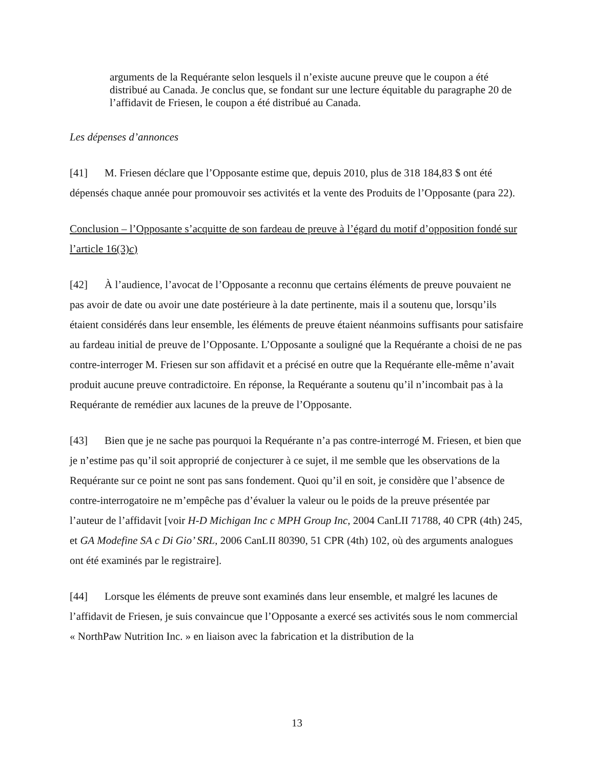arguments de la Requérante selon lesquels il n’existe aucune preuve que le coupon a été distribué au Canada. Je conclus que, se fondant sur une lecture équitable du paragraphe 20 de l’affidavit de Friesen, le coupon a été distribué au Canada.
Les dépenses d’annonces
[41] M. Friesen déclare que l’Opposante estime que, depuis 2010, plus de 318 184,83 $ ont été dépensés chaque année pour promouvoir ses activités et la vente des Produits de l’Opposante (para 22).
Conclusion – l’Opposante s’acquitte de son fardeau de preuve à l’égard du motif d’opposition fondé sur l’article 16(3)c)
[42] À l’audience, l’avocat de l’Opposante a reconnu que certains éléments de preuve pouvaient ne pas avoir de date ou avoir une date postérieure à la date pertinente, mais il a soutenu que, lorsqu’ils étaient considérés dans leur ensemble, les éléments de preuve étaient néanmoins suffisants pour satisfaire au fardeau initial de preuve de l’Opposante. L’Opposante a souligné que la Requérante a choisi de ne pas contre-interroger M. Friesen sur son affidavit et a précisé en outre que la Requérante elle-même n’avait produit aucune preuve contradictoire. En réponse, la Requérante a soutenu qu’il n’incombait pas à la Requérante de remédier aux lacunes de la preuve de l’Opposante.
[43] Bien que je ne sache pas pourquoi la Requérante n’a pas contre-interrogé M. Friesen, et bien que je n’estime pas qu’il soit approprié de conjecturer à ce sujet, il me semble que les observations de la Requérante sur ce point ne sont pas sans fondement. Quoi qu’il en soit, je considère que l’absence de contre-interrogatoire ne m’empêche pas d’évaluer la valeur ou le poids de la preuve présentée par l’auteur de l’affidavit [voir H-D Michigan Inc c MPH Group Inc, 2004 CanLII 71788, 40 CPR (4th) 245, et GA Modefine SA c Di Gio’ SRL, 2006 CanLII 80390, 51 CPR (4th) 102, où des arguments analogues ont été examinés par le registraire].
[44] Lorsque les éléments de preuve sont examinés dans leur ensemble, et malgré les lacunes de l’affidavit de Friesen, je suis convaincue que l’Opposante a exercé ses activités sous le nom commercial « NorthPaw Nutrition Inc. » en liaison avec la fabrication et la distribution de la
13